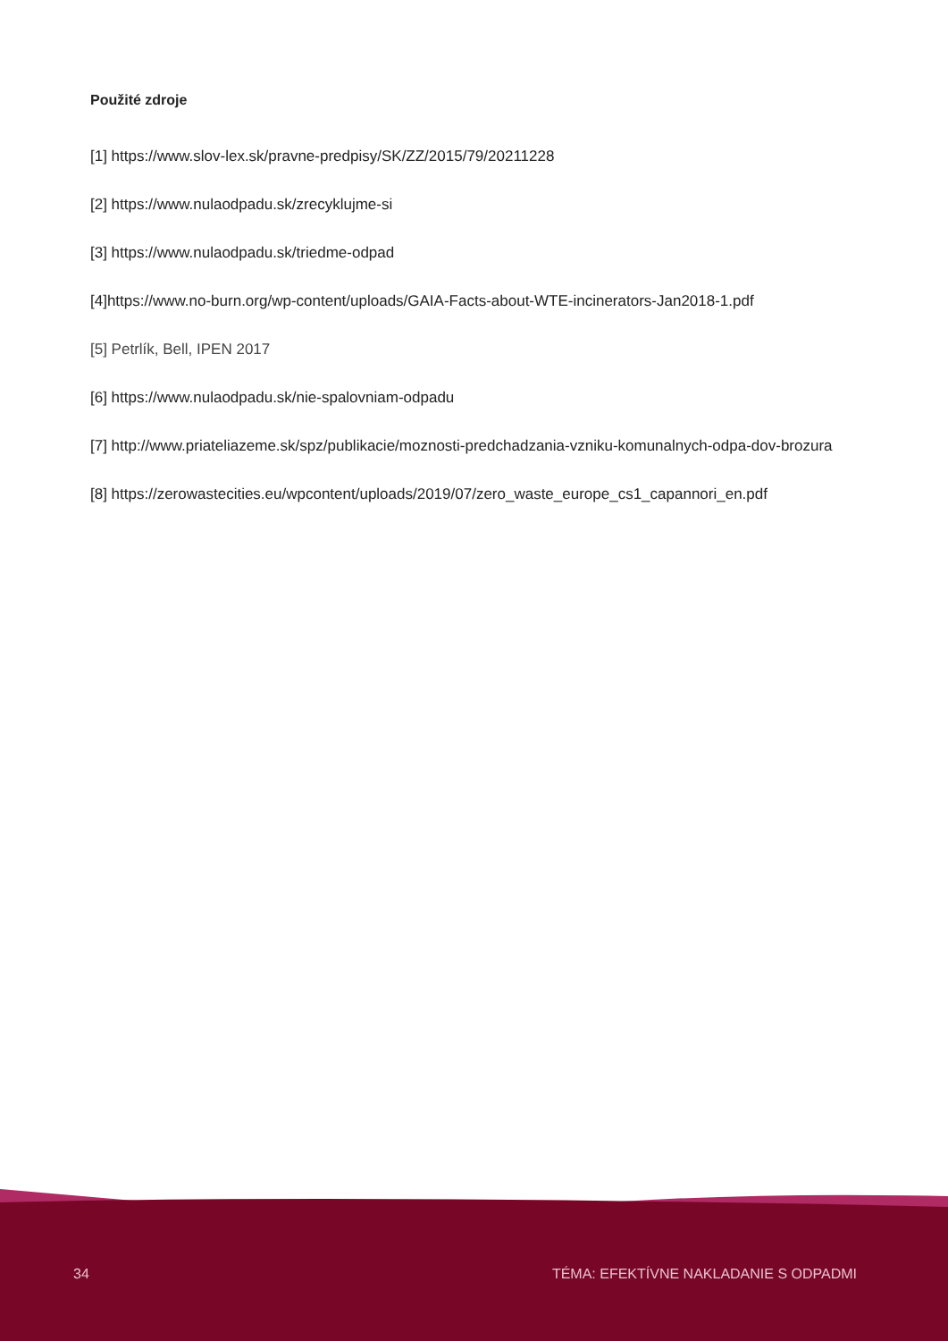Použité zdroje
[1] https://www.slov-lex.sk/pravne-predpisy/SK/ZZ/2015/79/20211228
[2] https://www.nulaodpadu.sk/zrecyklujme-si
[3] https://www.nulaodpadu.sk/triedme-odpad
[4]https://www.no-burn.org/wp-content/uploads/GAIA-Facts-about-WTE-incinerators-Jan2018-1.pdf
[5] Petrlík, Bell, IPEN 2017
[6] https://www.nulaodpadu.sk/nie-spalovniam-odpadu
[7] http://www.priateliazeme.sk/spz/publikacie/moznosti-predchadzania-vzniku-komunalnych-odpa-dov-brozura
[8] https://zerowastecities.eu/wpcontent/uploads/2019/07/zero_waste_europe_cs1_capannori_en.pdf
34 TÉMA: EFEKTÍVNE NAKLADANIE S ODPADMI